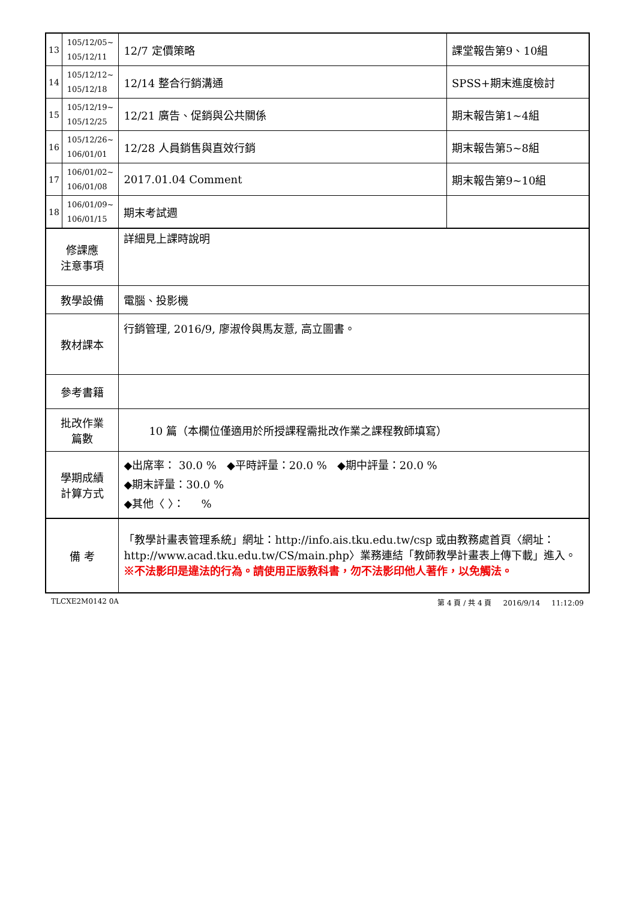| 13 | 105/12/05~ 105/12/11 | 12/7 定價策略 | 課堂報告第9、10組 |
| 14 | 105/12/12~ 105/12/18 | 12/14 整合行銷溝通 | SPSS+期末進度檢討 |
| 15 | 105/12/19~ 105/12/25 | 12/21 廣告、促銷與公共關係 | 期末報告第1~4組 |
| 16 | 105/12/26~ 106/01/01 | 12/28 人員銷售與直效行銷 | 期末報告第5~8組 |
| 17 | 106/01/02~ 106/01/08 | 2017.01.04 Comment | 期末報告第9~10組 |
| 18 | 106/01/09~ 106/01/15 | 期末考試週 | |
| 修課應 注意事項 | | 詳細見上課時說明 | |
| 教學設備 | | 電腦、投影機 | |
| 教材課本 | | 行銷管理, 2016/9, 廖淑伶與馬友薏, 高立圖書。 | |
| 參考書籍 | | | |
| 批改作業 篇數 | | 10 篇（本欄位僅適用於所授課程需批改作業之課程教師填寫） | |
| 學期成績 計算方式 | | ◆出席率： 30.0 % ◆平時評量：20.0 % ◆期中評量：20.0 % ◆期末評量：30.0 % ◆其他〈 〉： % | |
| 備 考 | | 「教學計畫表管理系統」網址： http://info.ais.tku.edu.tw/csp 或由教務處首頁〈網址： http://www.acad.tku.edu.tw/CS/main.php 〉業務連結「教師教學計畫表上傳下載」進入。 ※不法影印是違法的行為。請使用正版教科書，勿不法影印他人著作，以免觸法。 | |
TLCXE2M0142 0A 第 4 頁 / 共 4 頁 2016/9/14 11:12:09